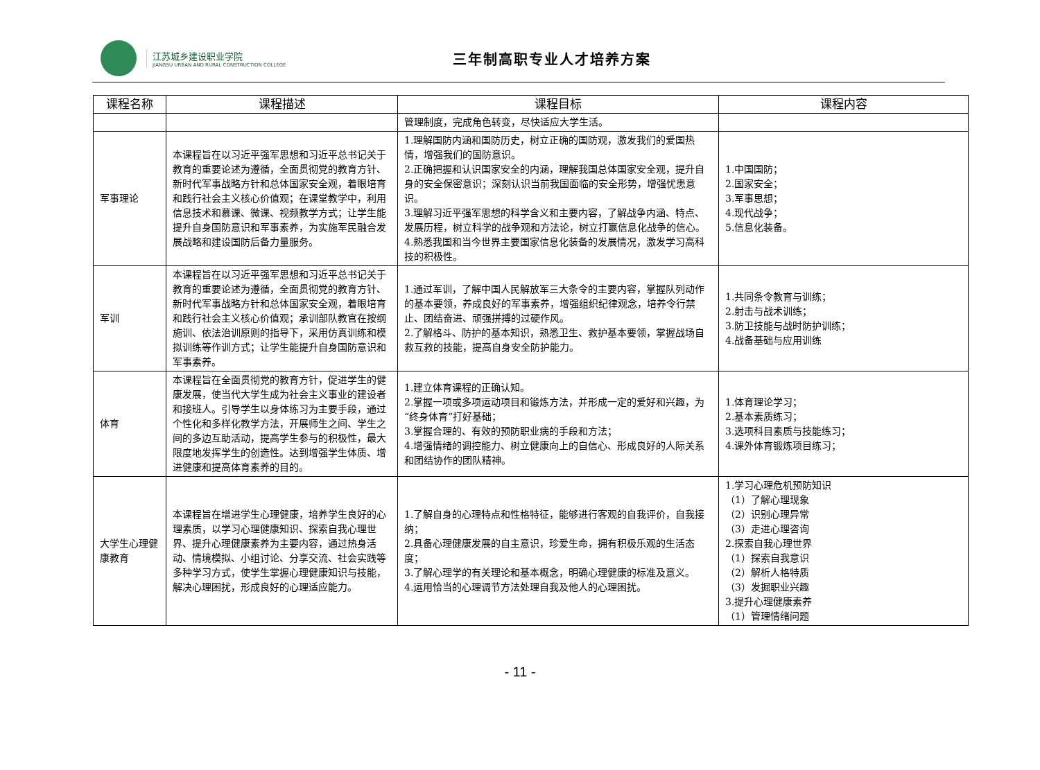江苏城乡建设职业学院
JIANGSU URBAN AND RURAL CONSTRUCTION COLLEGE
三年制高职专业人才培养方案
| 课程名称 | 课程描述 | 课程目标 | 课程内容 |
| --- | --- | --- | --- |
| | | 管理制度，完成角色转变，尽快适应大学生活。 | |
| 军事理论 | 本课程旨在以习近平强军思想和习近平总书记关于教育的重要论述为遵循，全面贯彻党的教育方针、新时代军事战略方针和总体国家安全观，着眼培育和践行社会主义核心价值观；在课堂教学中，利用信息技术和慕课、微课、视频教学方式；让学生能提升自身国防意识和军事素养，为实施军民融合发展战略和建设国防后备力量服务。 | 1.理解国防内涵和国防历史，树立正确的国防观，激发我们的爱国热情，增强我们的国防意识。 2.正确把握和认识国家安全的内涵，理解我国总体国家安全观，提升自身的安全保密意识；深刻认识当前我国面临的安全形势，增强忧患意识。 3.理解习近平强军思想的科学含义和主要内容，了解战争内涵、特点、发展历程，树立科学的战争观和方法论，树立打赢信息化战争的信心。 4.熟悉我国和当今世界主要国家信息化装备的发展情况，激发学习高科技的积极性。 | 1.中国国防； 2.国家安全； 3.军事思想； 4.现代战争； 5.信息化装备。 |
| 军训 | 本课程旨在以习近平强军思想和习近平总书记关于教育的重要论述为遵循，全面贯彻党的教育方针、新时代军事战略方针和总体国家安全观，着眼培育和践行社会主义核心价值观；承训部队教官在按纲施训、依法治训原则的指导下，采用仿真训练和模拟训练等作训方式；让学生能提升自身国防意识和军事素养。 | 1.通过军训，了解中国人民解放军三大条令的主要内容，掌握队列动作的基本要领，养成良好的军事素养，增强组织纪律观念，培养令行禁止、团结奋进、顽强拼搏的过硬作风。 2.了解格斗、防护的基本知识，熟悉卫生、救护基本要领，掌握战场自救互救的技能，提高自身安全防护能力。 | 1.共同条令教育与训练； 2.射击与战术训练； 3.防卫技能与战时防护训练； 4.战备基础与应用训练 |
| 体育 | 本课程旨在全面贯彻党的教育方针，促进学生的健康发展，使当代大学生成为社会主义事业的建设者和接班人。引导学生以身体练习为主要手段，通过个性化和多样化教学方法，开展师生之间、学生之间的多边互助活动，提高学生参与的积极性，最大限度地发挥学生的创造性。达到增强学生体质、增进健康和提高体育素养的目的。 | 1.建立体育课程的正确认知。 2.掌握一项或多项运动项目和锻炼方法，并形成一定的爱好和兴趣，为“终身体育”打好基础； 3.掌握合理的、有效的预防职业病的手段和方法； 4.增强情绪的调控能力、树立健康向上的自信心、形成良好的人际关系和团结协作的团队精神。 | 1.体育理论学习； 2.基本素质练习； 3.选项科目素质与技能练习； 4.课外体育锻炼项目练习； |
| 大学生心理健康教育 | 本课程旨在增进学生心理健康，培养学生良好的心理素质，以学习心理健康知识、探索自我心理世界、提升心理健康素养为主要内容，通过热身活动、情境模拟、小组讨论、分享交流、社会实践等多种学习方式，使学生掌握心理健康知识与技能，解决心理困扰，形成良好的心理适应能力。 | 1.了解自身的心理特点和性格特征，能够进行客观的自我评价，自我接纳； 2.具备心理健康发展的自主意识，珍爱生命，拥有积极乐观的生活态度； 3.了解心理学的有关理论和基本概念，明确心理健康的标准及意义。 4.运用恰当的心理调节方法处理自我及他人的心理困扰。 | 1.学习心理危机预防知识 （1）了解心理现象 （2）识别心理异常 （3）走进心理咨询 2.探索自我心理世界 （1）探索自我意识 （2）解析人格特质 （3）发掘职业兴趣 3.提升心理健康素养 （1）管理情绪问题 |
- 11 -